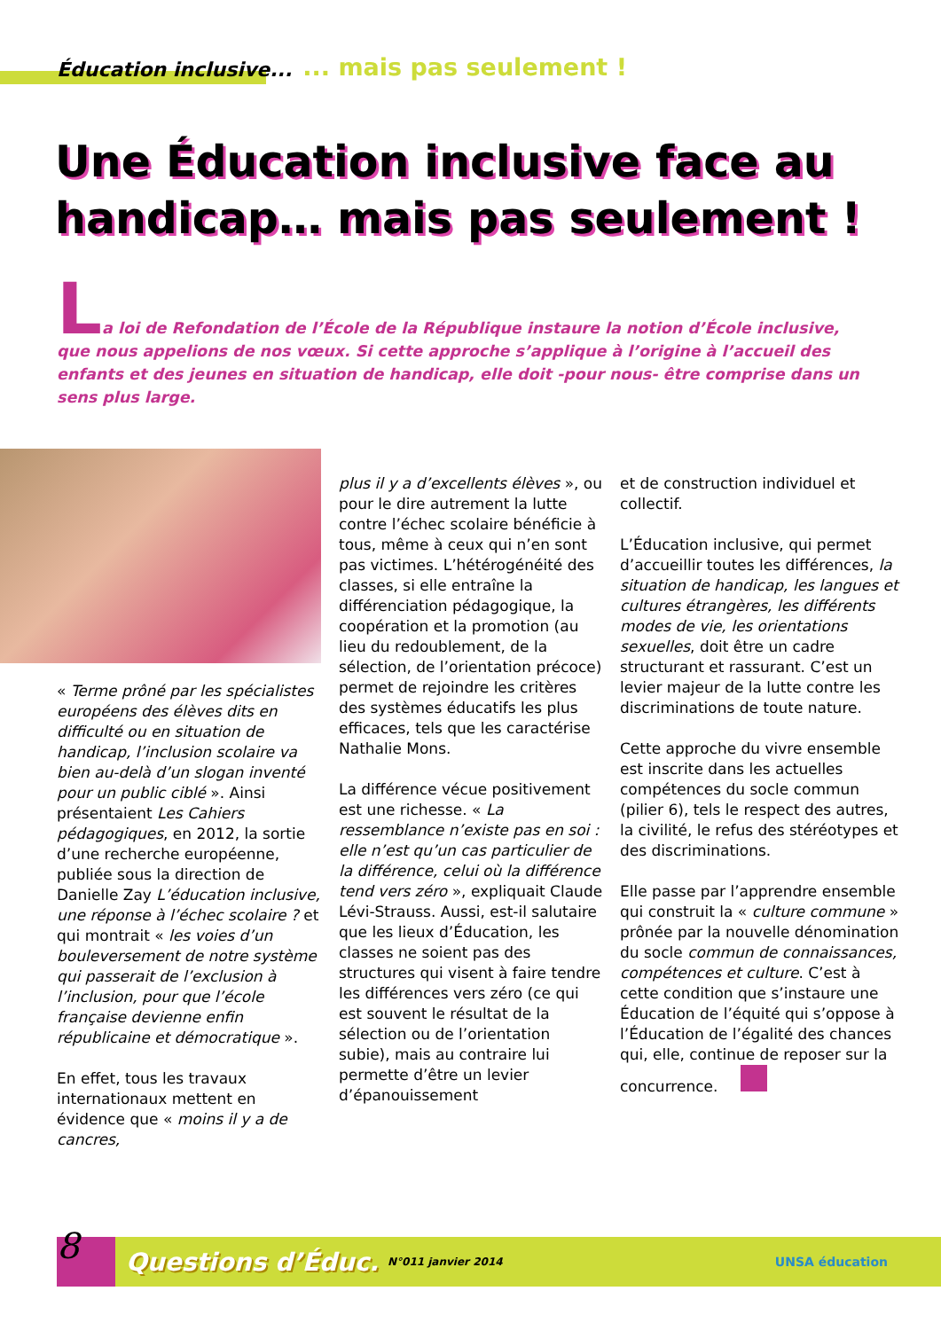Éducation inclusive...... mais pas seulement !
Une Éducation inclusive face au handicap… mais pas seulement !
La loi de Refondation de l’École de la République instaure la notion d’École inclusive, que nous appelions de nos vœux. Si cette approche s’applique à l’origine à l’accueil des enfants et des jeunes en situation de handicap, elle doit -pour nous- être comprise dans un sens plus large.
« Terme prôné par les spécialistes européens des élèves dits en difficulté ou en situation de handicap, l’inclusion scolaire va bien au-delà d’un slogan inventé pour un public ciblé ». Ainsi présentaient Les Cahiers pédagogiques, en 2012, la sortie d’une recherche européenne, publiée sous la direction de Danielle Zay L’éducation inclusive, une réponse à l’échec scolaire ? et qui montrait « les voies d’un bouleversement de notre système qui passerait de l’exclusion à l’inclusion, pour que l’école française devienne enfin républicaine et démocratique ».
En effet, tous les travaux internationaux mettent en évidence que « moins il y a de cancres,
plus il y a d’excellents élèves », ou pour le dire autrement la lutte contre l’échec scolaire bénéficie à tous, même à ceux qui n’en sont pas victimes. L’hétérogénéité des classes, si elle entraîne la différenciation pédagogique, la coopération et la promotion (au lieu du redoublement, de la sélection, de l’orientation précoce) permet de rejoindre les critères des systèmes éducatifs les plus efficaces, tels que les caractérise Nathalie Mons.
La différence vécue positivement est une richesse. « La ressemblance n’existe pas en soi : elle n’est qu’un cas particulier de la différence, celui où la différence tend vers zéro », expliquait Claude Lévi-Strauss. Aussi, est-il salutaire que les lieux d’Éducation, les classes ne soient pas des structures qui visent à faire tendre les différences vers zéro (ce qui est souvent le résultat de la sélection ou de l’orientation subie), mais au contraire lui permette d’être un levier d’épanouissement
et de construction individuel et collectif.
L’Éducation inclusive, qui permet d’accueillir toutes les différences, la situation de handicap, les langues et cultures étrangères, les différents modes de vie, les orientations sexuelles, doit être un cadre structurant et rassurant. C’est un levier majeur de la lutte contre les discriminations de toute nature.
Cette approche du vivre ensemble est inscrite dans les actuelles compétences du socle commun (pilier 6), tels le respect des autres, la civilité, le refus des stéréotypes et des discriminations.
Elle passe par l’apprendre ensemble qui construit la « culture commune » prônée par la nouvelle dénomination du socle commun de connaissances, compétences et culture. C’est à cette condition que s’instaure une Éducation de l’équité qui s’oppose à l’Éducation de l’égalité des chances qui, elle, continue de reposer sur la concurrence.
8
Questions d’Éduc. N°011 janvier 2014 UNSA éducation